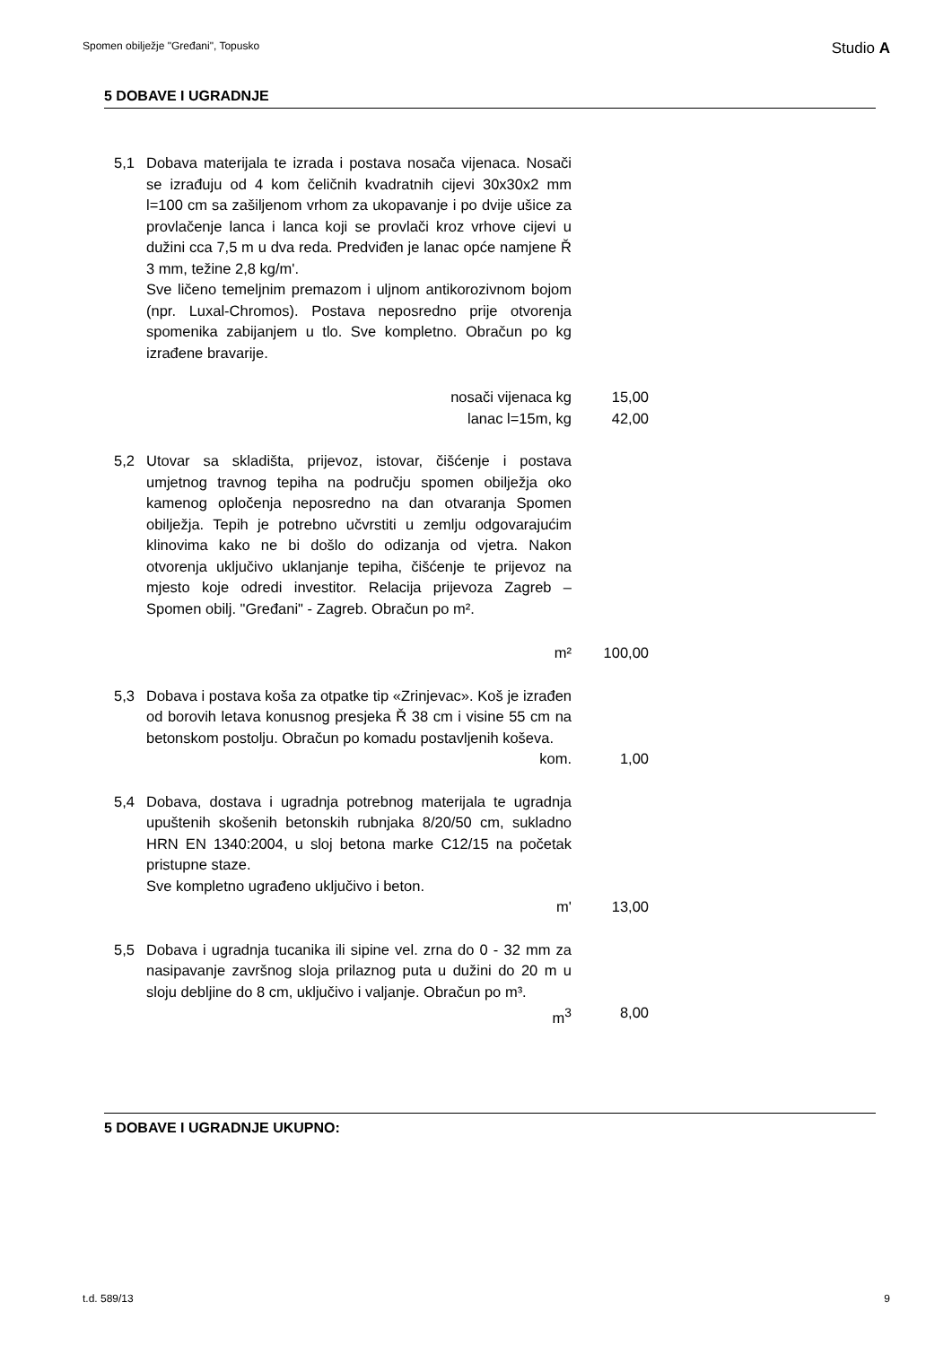Spomen obilježje "Gređani", Topusko Studio A
5 DOBAVE I UGRADNJE
| 5,1 | Dobava materijala te izrada i postava nosača vijenaca. Nosači se izrađuju od 4 kom čeličnih kvadratnih cijevi 30x30x2 mm l=100 cm sa zašiljenom vrhom za ukopavanje i po dvije ušice za provlačenje lanca i lanca koji se provlači kroz vrhove cijevi u dužini cca 7,5 m u dva reda. Predviđen je lanac opće namjene Ř 3 mm, težine 2,8 kg/m'. Sve ličeno temeljnim premazom i uljnom antikorozivnom bojom (npr. Luxal-Chromos). Postava neposredno prije otvorenja spomenika zabijanjem u tlo. Sve kompletno. Obračun po kg izrađene bravarije. | |
| | nosači vijenaca kg | 15,00 |
| | lanac l=15m, kg | 42,00 |
| 5,2 | Utovar sa skladišta, prijevoz, istovar, čišćenje i postava umjetnog travnog tepiha na području spomen obilježja oko kamenog opločenja neposredno na dan otvaranja Spomen obilježja. Tepih je potrebno učvrstiti u zemlju odgovarajućim klinovima kako ne bi došlo do odizanja od vjetra. Nakon otvorenja uključivo uklanjanje tepiha, čišćenje te prijevoz na mjesto koje odredi investitor. Relacija prijevoza Zagreb – Spomen obilj. "Gređani" - Zagreb. Obračun po m². | |
| | m² | 100,00 |
| 5,3 | Dobava i postava koša za otpatke tip «Zrinjevac». Koš je izrađen od borovih letava konusnog presjeka Ř 38 cm i visine 55 cm na betonskom postolju. Obračun po komadu postavljenih koševa. | |
| | kom. | 1,00 |
| 5,4 | Dobava, dostava i ugradnja potrebnog materijala te ugradnja upuštenih skošenih betonskih rubnjaka 8/20/50 cm, sukladno HRN EN 1340:2004, u sloj betona marke C12/15 na početak pristupne staze. Sve kompletno ugrađeno uključivo i beton. | |
| | m' | 13,00 |
| 5,5 | Dobava i ugradnja tucanika ili sipine vel. zrna do 0 - 32 mm za nasipavanje završnog sloja prilaznog puta u dužini do 20 m u sloju debljine do 8 cm, uključivo i valjanje. Obračun po m³. | |
| | m<sup>3</sup> | 8,00 |
5 DOBAVE I UGRADNJE UKUPNO:
t.d. 589/13 9